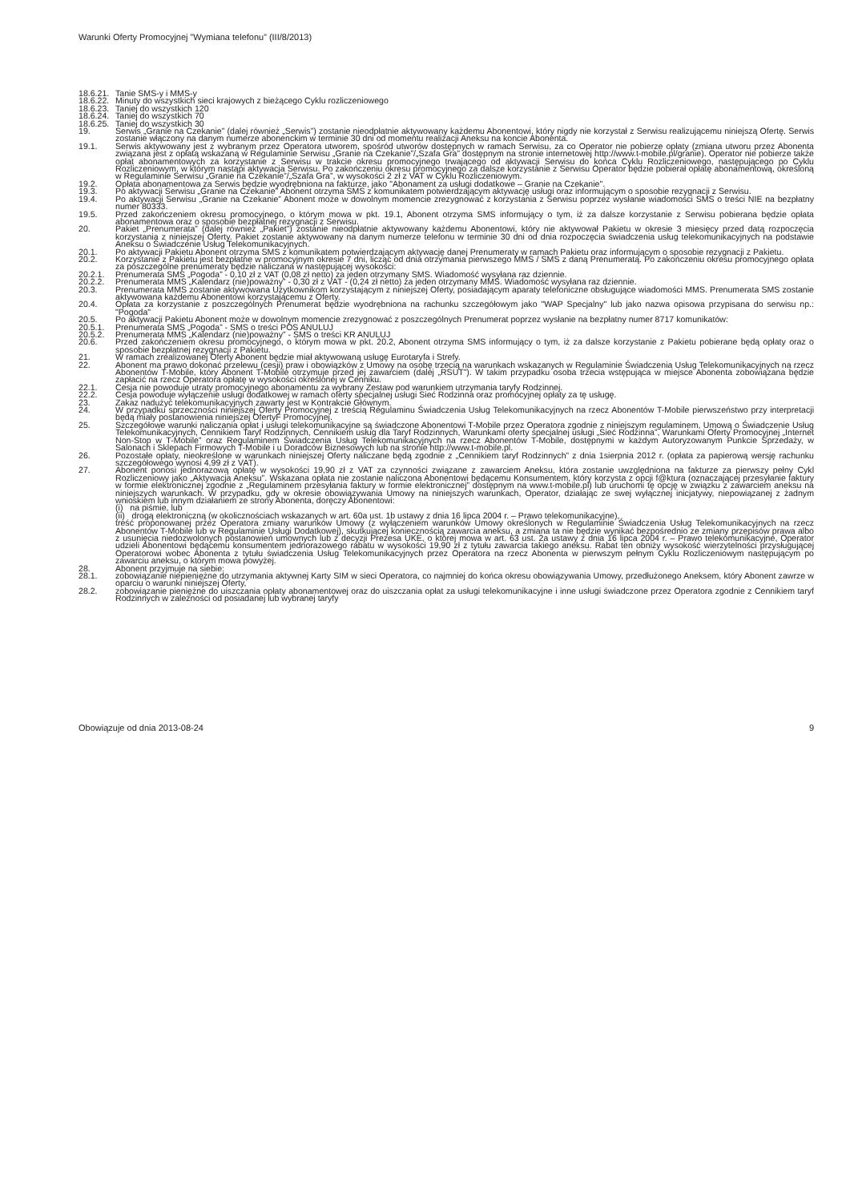Warunki Oferty Promocyjnej ”Wymiana telefonu” (III/8/2013)
18.6.21. Tanie SMS-y i MMS-y
18.6.22. Minuty do wszystkich sieci krajowych z bieżącego Cyklu rozliczeniowego
18.6.23. Taniej do wszystkich 120
18.6.24. Taniej do wszystkich 70
18.6.25. Taniej do wszystkich 30
19. Serwis „Granie na Czekanie” (dalej również „Serwis”) zostanie nieodpłatnie aktywowany każdemu Abonentowi, który nigdy nie korzystał z Serwisu realizującemu niniejszą Ofertę. Serwis zostanie włączony na danym numerze abonenckim w terminie 30 dni od momentu realizacji Aneksu na koncie Abonenta.
19.1. Serwis aktywowany jest z wybranym przez Operatora utworem, spośród utworów dostępnych w ramach Serwisu, za co Operator nie pobierze opłaty (zmiana utworu przez Abonenta związana jest z opłatą wskazaną w Regulaminie Serwisu „Granie na Czekanie”/„Szafa Gra” dostępnym na stronie internetowej http://www.t-mobile.pl/granie). Operator nie pobierze także opłat abonamentowych za korzystanie z Serwisu w trakcie okresu promocyjnego trwającego od aktywacji Serwisu do końca Cyklu Rozliczeniowego, następującego po Cyklu Rozliczeniowym, w którym nastąpi aktywacja Serwisu. Po zakończeniu okresu promocyjnego za dalsze korzystanie z Serwisu Operator będzie pobierał opłatę abonamentową, określoną w Regulaminie Serwisu „Granie na Czekanie”/„Szafa Gra”, w wysokości 2 zł z VAT w Cyklu Rozliczeniowym.
19.2. Opłata abonamentowa za Serwis będzie wyodrębniona na fakturze, jako "Abonament za usługi dodatkowe – Granie na Czekanie".
19.3. Po aktywacji Serwisu „Granie na Czekanie” Abonent otrzyma SMS z komunikatem potwierdzającym aktywację usługi oraz informującym o sposobie rezygnacji z Serwisu.
19.4. Po aktywacji Serwisu „Granie na Czekanie” Abonent może w dowolnym momencie zrezygnować z korzystania z Serwisu poprzez wysłanie wiadomości SMS o treści NIE na bezpłatny numer 80333.
19.5. Przed zakończeniem okresu promocyjnego, o którym mowa w pkt. 19.1, Abonent otrzyma SMS informujący o tym, iż za dalsze korzystanie z Serwisu pobierana będzie opłata abonamentowa oraz o sposobie bezpłatnej rezygnacji z Serwisu.
20. Pakiet „Prenumerata” (dalej również „Pakiet”) zostanie nieodpłatnie aktywowany każdemu Abonentowi, który nie aktywował Pakietu w okresie 3 miesięcy przed datą rozpoczęcia korzystania z niniejszej Oferty. Pakiet zostanie aktywowany na danym numerze telefonu w terminie 30 dni od dnia rozpoczęcia świadczenia usług telekomunikacyjnych na podstawie Aneksu o Świadczenie Usług Telekomunikacyjnych.
20.1. Po aktywacji Pakietu Abonent otrzyma SMS z komunikatem potwierdzającym aktywację danej Prenumeraty w ramach Pakietu oraz informującym o sposobie rezygnacji z Pakietu.
20.2. Korzystanie z Pakietu jest bezpłatne w promocyjnym okresie 7 dni, licząc od dnia otrzymania pierwszego MMS / SMS z daną Prenumeratą. Po zakończeniu okresu promocyjnego opłata za poszczególne prenumeraty będzie naliczana w następującej wysokości:
20.2.1. Prenumerata SMS „Pogoda” - 0,10 zł z VAT (0,08 zł netto) za jeden otrzymany SMS. Wiadomość wysyłana raz dziennie.
20.2.2. Prenumerata MMS „Kalendarz (nie)poważny” - 0,30 zł z VAT - (0,24 zł netto) za jeden otrzymany MMS. Wiadomość wysyłana raz dziennie.
20.3. Prenumerata MMS zostanie aktywowana Użytkownikom korzystającym z niniejszej Oferty, posiadającym aparaty telefoniczne obsługujące wiadomości MMS. Prenumerata SMS zostanie aktywowana każdemu Abonentowi korzystającemu z Oferty.
20.4. Opłata za korzystanie z poszczególnych Prenumerat będzie wyodrębniona na rachunku szczegółowym jako "WAP Specjalny" lub jako nazwa opisowa przypisana do serwisu np.: "Pogoda"
20.5. Po aktywacji Pakietu Abonent może w dowolnym momencie zrezygnować z poszczególnych Prenumerat poprzez wysłanie na bezpłatny numer 8717 komunikatów:
20.5.1. Prenumerata SMS „Pogoda” - SMS o treści POS ANULUJ
20.5.2. Prenumerata MMS „Kalendarz (nie)poważny” - SMS o treści KR ANULUJ
20.6. Przed zakończeniem okresu promocyjnego, o którym mowa w pkt. 20.2, Abonent otrzyma SMS informujący o tym, iż za dalsze korzystanie z Pakietu pobierane będą opłaty oraz o sposobie bezpłatnej rezygnacji z Pakietu.
21. W ramach zrealizowanej Oferty Abonent będzie miał aktywowaną usługę Eurotaryfa i Strefy.
22. Abonent ma prawo dokonać przelewu (cesji) praw i obowiązków z Umowy na osobę trzecią na warunkach wskazanych w Regulaminie Świadczenia Usług Telekomunikacyjnych na rzecz Abonentów T-Mobile, który Abonent T-Mobile otrzymuje przed jej zawarciem (dalej „RSUT”). W takim przypadku osoba trzecia wstępująca w miejsce Abonenta zobowiązana będzie zapłacić na rzecz Operatora opłatę w wysokości określonej w Cenniku.
22.1. Cesja nie powoduje utraty promocyjnego abonamentu za wybrany Zestaw pod warunkiem utrzymania taryfy Rodzinnej.
22.2. Cesja powoduje wyłączenie usługi dodatkowej w ramach oferty specjalnej usługi Sieć Rodzinna oraz promocyjnej opłaty za tę usługę.
23. Zakaz nadużyć telekomunikacyjnych zawarty jest w Kontrakcie Głównym.
24. W przypadku sprzeczności niniejszej Oferty Promocyjnej z treścią Regulaminu Świadczenia Usług Telekomunikacyjnych na rzecz Abonentów T-Mobile pierwszeństwo przy interpretacji będą miały postanowienia niniejszej OfertyF Promocyjnej.
25. Szczegółowe warunki naliczania opłat i usługi telekomunikacyjne są świadczone Abonentowi T-Mobile przez Operatora zgodnie z niniejszym regulaminem, Umową o Świadczenie Usług Telekomunikacyjnych, Cennikiem Taryf Rodzinnych, Cennikiem usług dla Taryf Rodzinnych, Warunkami oferty specjalnej usługi „Sieć Rodzinna”, Warunkami Oferty Promocyjnej „Internet Non-Stop w T-Mobile” oraz Regulaminem Świadczenia Usług Telekomunikacyjnych na rzecz Abonentów T-Mobile, dostępnymi w każdym Autoryzowanym Punkcie Sprzedaży, w Salonach i Sklepach Firmowych T-Mobile i u Doradców Biznesowych lub na stronie http://www.t-mobile.pl.
26. Pozostałe opłaty, nieokreślone w warunkach niniejszej Oferty naliczane będą zgodnie z „Cennikiem taryf Rodzinnych” z dnia 1sierpnia 2012 r. (opłata za papierową wersję rachunku szczegółowego wynosi 4,99 zł z VAT).
27. Abonent ponosi jednorazową opłatę w wysokości 19,90 zł z VAT za czynności związane z zawarciem Aneksu, która zostanie uwzględniona na fakturze za pierwszy pełny Cykl Rozliczeniowy jako „Aktywacja Aneksu”. Wskazana opłata nie zostanie naliczona Abonentowi będącemu Konsumentem, który korzysta z opcji f@ktura (oznaczającej przesyłanie faktury w formie elektronicznej zgodnie z „Regulaminem przesyłania faktury w formie elektronicznej” dostępnym na www.t-mobile.pl) lub uruchomi tę opcję w związku z zawarciem aneksu na niniejszych warunkach. W przypadku, gdy w okresie obowiązywania Umowy na niniejszych warunkach, Operator, działając ze swej wyłącznej inicjatywy, niepowiązanej z żadnym wnioskiem lub innym działaniem ze strony Abonenta, doręczy Abonentowi:
(i) na piśmie, lub
(ii) drogą elektroniczną (w okolicznościach wskazanych w art. 60a ust. 1b ustawy z dnia 16 lipca 2004 r. – Prawo telekomunikacyjne),
treść proponowanej przez Operatora zmiany warunków Umowy (z wyłączeniem warunków Umowy określonych w Regulaminie Świadczenia Usług Telekomunikacyjnych na rzecz Abonentów T-Mobile lub w Regulaminie Usługi Dodatkowej), skutkującej koniecznością zawarcia aneksu, a zmiana ta nie będzie wynikać bezpośrednio ze zmiany przepisów prawa albo z usunięcia niedozwolonych postanowień umownych lub z decyzji Prezesa UKE, o której mowa w art. 63 ust. 2a ustawy z dnia 16 lipca 2004 r. – Prawo telekomunikacyjne, Operator udzieli Abonentowi będącemu konsumentem jednorazowego rabatu w wysokości 19,90 zł z tytułu zawarcia takiego aneksu. Rabat ten obniży wysokość wierzytelności przysługującej Operatorowi wobec Abonenta z tytułu świadczenia Usług Telekomunikacyjnych przez Operatora na rzecz Abonenta w pierwszym pełnym Cyklu Rozliczeniowym następującym po zawarciu aneksu, o którym mowa powyżej.
28. Abonent przyjmuje na siebie:
28.1. zobowiązanie niepieniężne do utrzymania aktywnej Karty SIM w sieci Operatora, co najmniej do końca okresu obowiązywania Umowy, przedłużonego Aneksem, który Abonent zawrze w oparciu o warunki niniejszej Oferty,
28.2. zobowiązanie pieniężne do uiszczania opłaty abonamentowej oraz do uiszczania opłat za usługi telekomunikacyjne i inne usługi świadczone przez Operatora zgodnie z Cennikiem taryf Rodzinnych w zależności od posiadanej lub wybranej taryfy
Obowiązuje od dnia 2013-08-24 9